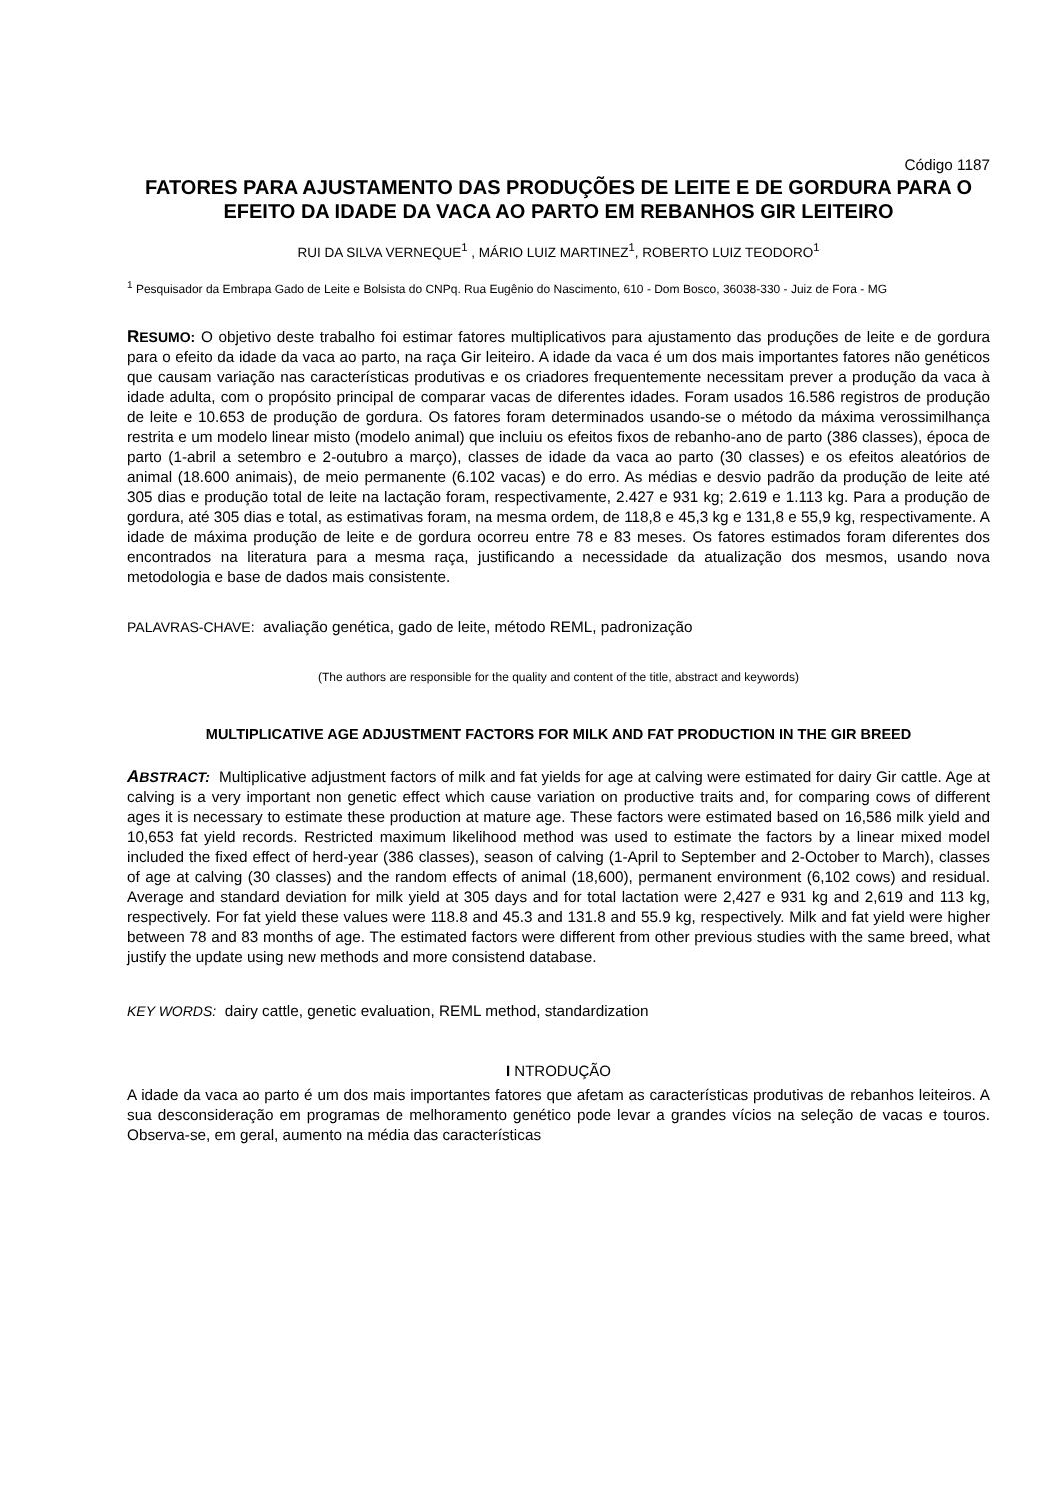Código 1187
FATORES PARA AJUSTAMENTO DAS PRODUÇÕES DE LEITE E DE GORDURA PARA O EFEITO DA IDADE DA VACA AO PARTO EM REBANHOS GIR LEITEIRO
RUI DA SILVA VERNEQUE<sup>1</sup> , MÁRIO LUIZ MARTINEZ<sup>1</sup>, ROBERTO LUIZ TEODORO<sup>1</sup>
<sup>1</sup> Pesquisador da Embrapa Gado de Leite e Bolsista do CNPq. Rua Eugênio do Nascimento, 610 - Dom Bosco, 36038-330 - Juiz de Fora - MG
RESUMO: O objetivo deste trabalho foi estimar fatores multiplicativos para ajustamento das produções de leite e de gordura para o efeito da idade da vaca ao parto, na raça Gir leiteiro. A idade da vaca é um dos mais importantes fatores não genéticos que causam variação nas características produtivas e os criadores frequentemente necessitam prever a produção da vaca à idade adulta, com o propósito principal de comparar vacas de diferentes idades. Foram usados 16.586 registros de produção de leite e 10.653 de produção de gordura. Os fatores foram determinados usando-se o método da máxima verossimilhança restrita e um modelo linear misto (modelo animal) que incluiu os efeitos fixos de rebanho-ano de parto (386 classes), época de parto (1-abril a setembro e 2-outubro a março), classes de idade da vaca ao parto (30 classes) e os efeitos aleatórios de animal (18.600 animais), de meio permanente (6.102 vacas) e do erro. As médias e desvio padrão da produção de leite até 305 dias e produção total de leite na lactação foram, respectivamente, 2.427 e 931 kg; 2.619 e 1.113 kg. Para a produção de gordura, até 305 dias e total, as estimativas foram, na mesma ordem, de 118,8 e 45,3 kg e 131,8 e 55,9 kg, respectivamente. A idade de máxima produção de leite e de gordura ocorreu entre 78 e 83 meses. Os fatores estimados foram diferentes dos encontrados na literatura para a mesma raça, justificando a necessidade da atualização dos mesmos, usando nova metodologia e base de dados mais consistente.
PALAVRAS-CHAVE: avaliação genética, gado de leite, método REML, padronização
(The authors are responsible for the quality and content of the title, abstract and keywords)
MULTIPLICATIVE AGE ADJUSTMENT FACTORS FOR MILK AND FAT PRODUCTION IN THE GIR BREED
ABSTRACT: Multiplicative adjustment factors of milk and fat yields for age at calving were estimated for dairy Gir cattle. Age at calving is a very important non genetic effect which cause variation on productive traits and, for comparing cows of different ages it is necessary to estimate these production at mature age. These factors were estimated based on 16,586 milk yield and 10,653 fat yield records. Restricted maximum likelihood method was used to estimate the factors by a linear mixed model included the fixed effect of herd-year (386 classes), season of calving (1-April to September and 2-October to March), classes of age at calving (30 classes) and the random effects of animal (18,600), permanent environment (6,102 cows) and residual. Average and standard deviation for milk yield at 305 days and for total lactation were 2,427 e 931 kg and 2,619 and 113 kg, respectively. For fat yield these values were 118.8 and 45.3 and 131.8 and 55.9 kg, respectively. Milk and fat yield were higher between 78 and 83 months of age. The estimated factors were different from other previous studies with the same breed, what justify the update using new methods and more consistend database.
KEY WORDS: dairy cattle, genetic evaluation, REML method, standardization
I NTRODUÇÃO
A idade da vaca ao parto é um dos mais importantes fatores que afetam as características produtivas de rebanhos leiteiros. A sua desconsideração em programas de melhoramento genético pode levar a grandes vícios na seleção de vacas e touros. Observa-se, em geral, aumento na média das características